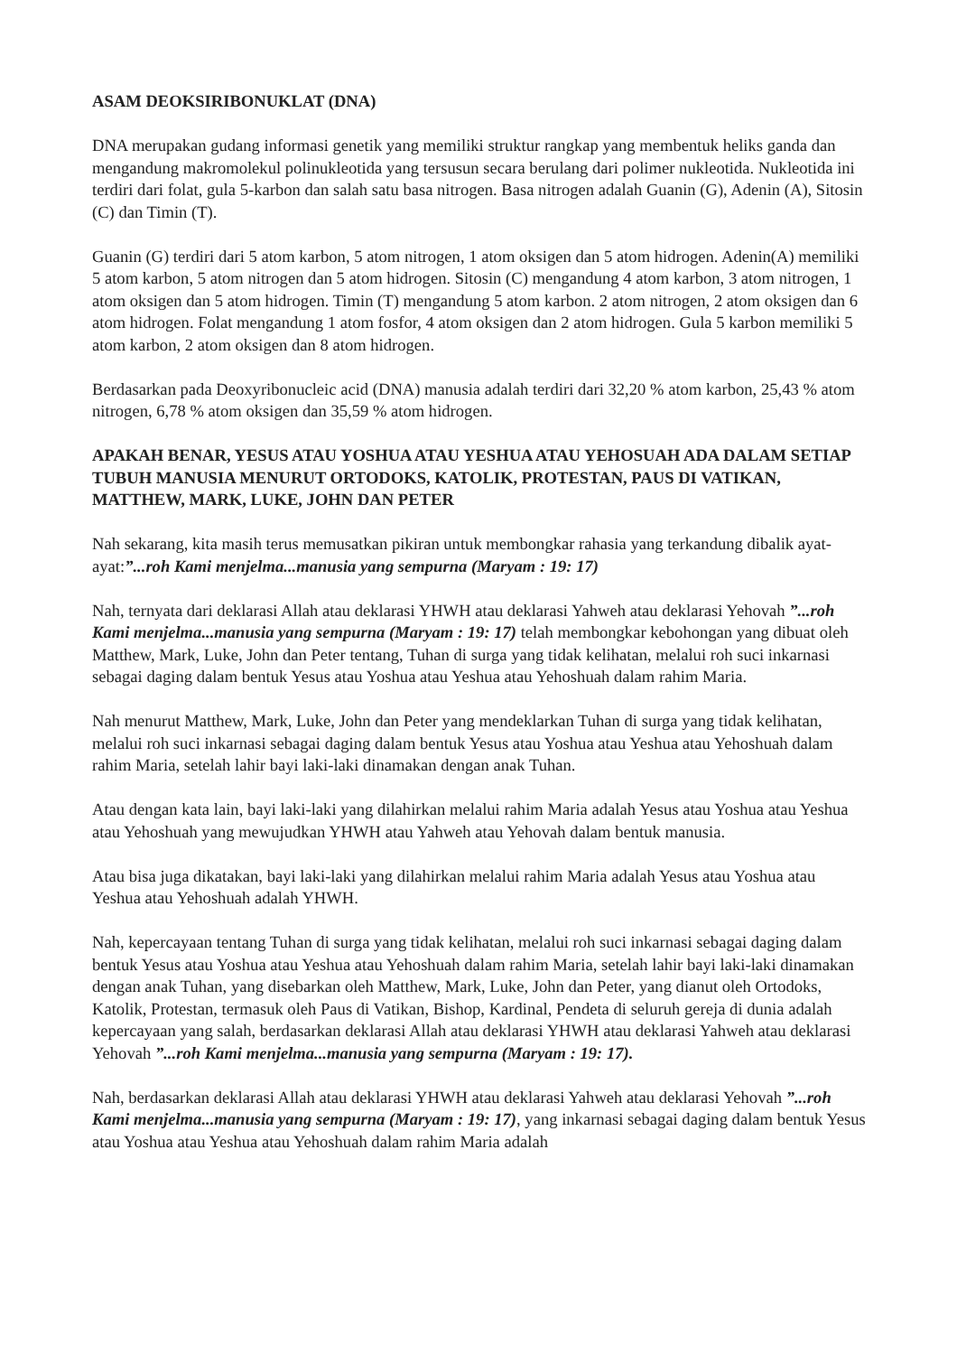ASAM DEOKSIRIBONUKLAT (DNA)
DNA merupakan gudang informasi genetik yang memiliki struktur rangkap yang membentuk heliks ganda dan mengandung makromolekul polinukleotida yang tersusun secara berulang dari polimer nukleotida. Nukleotida ini terdiri dari folat, gula 5-karbon dan salah satu basa nitrogen. Basa nitrogen adalah Guanin (G), Adenin (A), Sitosin (C) dan Timin (T).
Guanin (G) terdiri dari 5 atom karbon, 5 atom nitrogen, 1 atom oksigen dan 5 atom hidrogen. Adenin(A) memiliki 5 atom karbon, 5 atom nitrogen dan 5 atom hidrogen. Sitosin (C) mengandung 4 atom karbon, 3 atom nitrogen, 1 atom oksigen dan 5 atom hidrogen. Timin (T) mengandung 5 atom karbon. 2 atom nitrogen, 2 atom oksigen dan 6 atom hidrogen. Folat mengandung 1 atom fosfor, 4 atom oksigen dan 2 atom hidrogen. Gula 5 karbon memiliki 5 atom karbon, 2 atom oksigen dan 8 atom hidrogen.
Berdasarkan pada Deoxyribonucleic acid (DNA) manusia adalah terdiri dari 32,20 % atom karbon, 25,43 % atom nitrogen, 6,78 % atom oksigen dan 35,59 % atom hidrogen.
APAKAH BENAR, YESUS ATAU YOSHUA ATAU YESHUA ATAU YEHOSUAH ADA DALAM SETIAP TUBUH MANUSIA MENURUT ORTODOKS, KATOLIK, PROTESTAN, PAUS DI VATIKAN, MATTHEW, MARK, LUKE, JOHN DAN PETER
Nah sekarang, kita masih terus memusatkan pikiran untuk membongkar rahasia yang terkandung dibalik ayat-ayat:”...roh Kami menjelma...manusia yang sempurna (Maryam : 19: 17)
Nah, ternyata dari deklarasi Allah atau deklarasi YHWH atau deklarasi Yahweh atau deklarasi Yehovah ”...roh Kami menjelma...manusia yang sempurna (Maryam : 19: 17) telah membongkar kebohongan yang dibuat oleh Matthew, Mark, Luke, John dan Peter tentang, Tuhan di surga yang tidak kelihatan, melalui roh suci inkarnasi sebagai daging dalam bentuk Yesus atau Yoshua atau Yeshua atau Yehoshuah dalam rahim Maria.
Nah menurut Matthew, Mark, Luke, John dan Peter yang mendeklarkan Tuhan di surga yang tidak kelihatan, melalui roh suci inkarnasi sebagai daging dalam bentuk Yesus atau Yoshua atau Yeshua atau Yehoshuah dalam rahim Maria, setelah lahir bayi laki-laki dinamakan dengan anak Tuhan.
Atau dengan kata lain, bayi laki-laki yang dilahirkan melalui rahim Maria adalah Yesus atau Yoshua atau Yeshua atau Yehoshuah yang mewujudkan YHWH atau Yahweh atau Yehovah dalam bentuk manusia.
Atau bisa juga dikatakan, bayi laki-laki yang dilahirkan melalui rahim Maria adalah Yesus atau Yoshua atau Yeshua atau Yehoshuah adalah YHWH.
Nah, kepercayaan tentang Tuhan di surga yang tidak kelihatan, melalui roh suci inkarnasi sebagai daging dalam bentuk Yesus atau Yoshua atau Yeshua atau Yehoshuah dalam rahim Maria, setelah lahir bayi laki-laki dinamakan dengan anak Tuhan, yang disebarkan oleh Matthew, Mark, Luke, John dan Peter, yang dianut oleh Ortodoks, Katolik, Protestan, termasuk oleh Paus di Vatikan, Bishop, Kardinal, Pendeta di seluruh gereja di dunia adalah kepercayaan yang salah, berdasarkan deklarasi Allah atau deklarasi YHWH atau deklarasi Yahweh atau deklarasi Yehovah ”...roh Kami menjelma...manusia yang sempurna (Maryam : 19: 17).
Nah, berdasarkan deklarasi Allah atau deklarasi YHWH atau deklarasi Yahweh atau deklarasi Yehovah ”...roh Kami menjelma...manusia yang sempurna (Maryam : 19: 17), yang inkarnasi sebagai daging dalam bentuk Yesus atau Yoshua atau Yeshua atau Yehoshuah dalam rahim Maria adalah